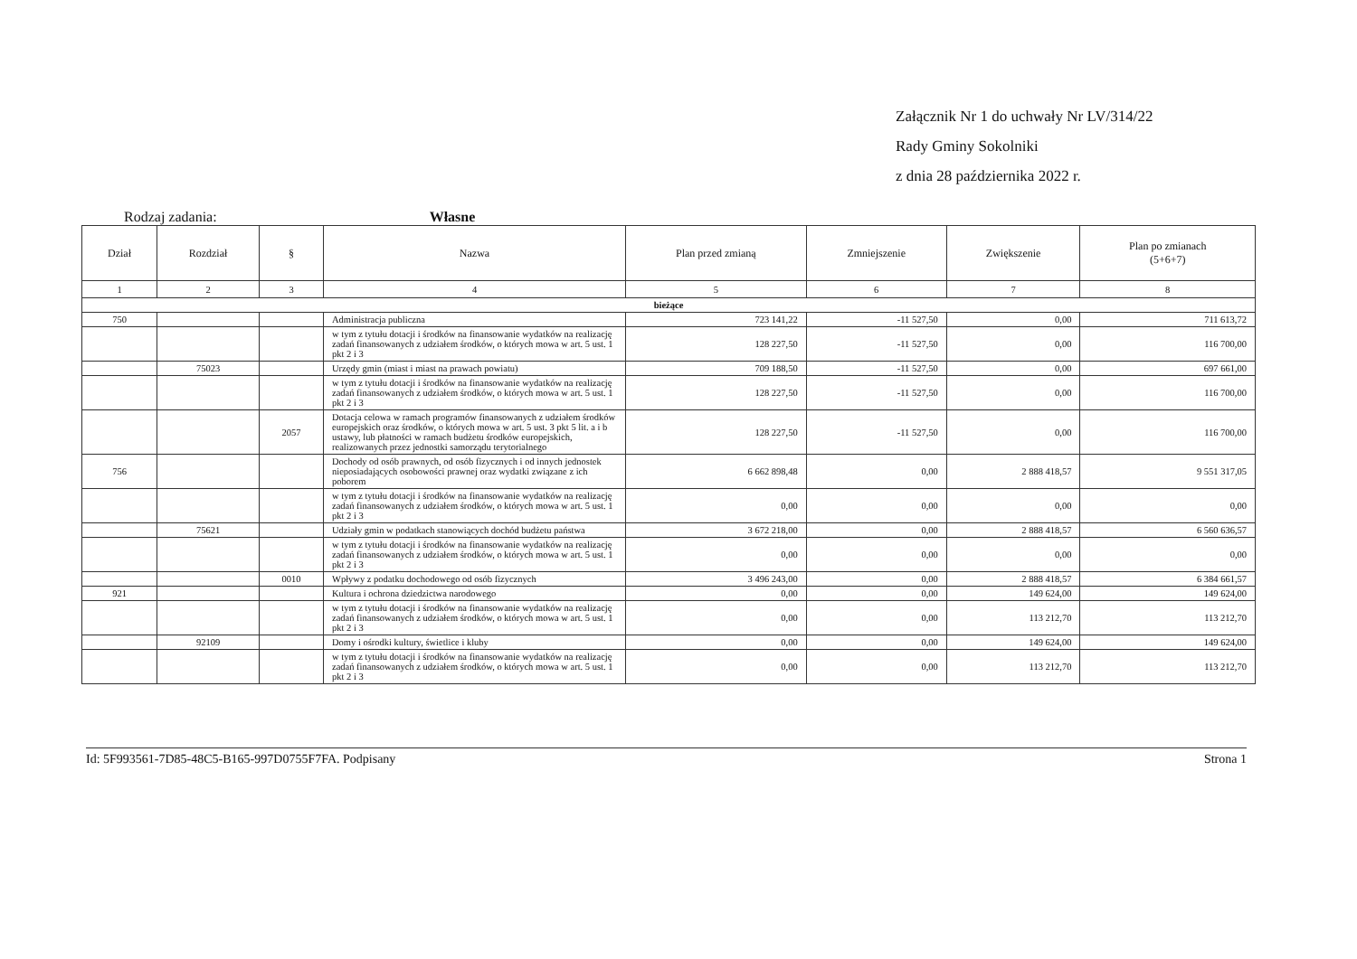Załącznik Nr 1 do uchwały Nr LV/314/22
Rady Gminy Sokolniki
z dnia 28 października 2022 r.
Rodzaj zadania: Własne
| Dział | Rozdział | § | Nazwa | Plan przed zmianą | Zmniejszenie | Zwiększenie | Plan po zmianach (5+6+7) |
| --- | --- | --- | --- | --- | --- | --- | --- |
| 1 | 2 | 3 | 4 | 5 | 6 | 7 | 8 |
| bieżące | | | | | | | |
| 750 | | | Administracja publiczna | 723 141,22 | -11 527,50 | 0,00 | 711 613,72 |
| | | | w tym z tytułu dotacji i środków na finansowanie wydatków na realizację zadań finansowanych z udziałem środków, o których mowa w art. 5 ust. 1 pkt 2 i 3 | 128 227,50 | -11 527,50 | 0,00 | 116 700,00 |
| | 75023 | | Urzędy gmin (miast i miast na prawach powiatu) | 709 188,50 | -11 527,50 | 0,00 | 697 661,00 |
| | | | w tym z tytułu dotacji i środków na finansowanie wydatków na realizację zadań finansowanych z udziałem środków, o których mowa w art. 5 ust. 1 pkt 2 i 3 | 128 227,50 | -11 527,50 | 0,00 | 116 700,00 |
| | | 2057 | Dotacja celowa w ramach programów finansowanych z udziałem środków europejskich oraz środków, o których mowa w art. 5 ust. 3 pkt 5 lit. a i b ustawy, lub płatności w ramach budżetu środków europejskich, realizowanych przez jednostki samorządu terytorialnego | 128 227,50 | -11 527,50 | 0,00 | 116 700,00 |
| 756 | | | Dochody od osób prawnych, od osób fizycznych i od innych jednostek nieposiadających osobowości prawnej oraz wydatki związane z ich poborem | 6 662 898,48 | 0,00 | 2 888 418,57 | 9 551 317,05 |
| | | | w tym z tytułu dotacji i środków na finansowanie wydatków na realizację zadań finansowanych z udziałem środków, o których mowa w art. 5 ust. 1 pkt 2 i 3 | 0,00 | 0,00 | 0,00 | 0,00 |
| | 75621 | | Udziały gmin w podatkach stanowiących dochód budżetu państwa | 3 672 218,00 | 0,00 | 2 888 418,57 | 6 560 636,57 |
| | | | w tym z tytułu dotacji i środków na finansowanie wydatków na realizację zadań finansowanych z udziałem środków, o których mowa w art. 5 ust. 1 pkt 2 i 3 | 0,00 | 0,00 | 0,00 | 0,00 |
| | | 0010 | Wpływy z podatku dochodowego od osób fizycznych | 3 496 243,00 | 0,00 | 2 888 418,57 | 6 384 661,57 |
| 921 | | | Kultura i ochrona dziedzictwa narodowego | 0,00 | 0,00 | 149 624,00 | 149 624,00 |
| | | | w tym z tytułu dotacji i środków na finansowanie wydatków na realizację zadań finansowanych z udziałem środków, o których mowa w art. 5 ust. 1 pkt 2 i 3 | 0,00 | 0,00 | 113 212,70 | 113 212,70 |
| | 92109 | | Domy i ośrodki kultury, świetlice i kluby | 0,00 | 0,00 | 149 624,00 | 149 624,00 |
| | | | w tym z tytułu dotacji i środków na finansowanie wydatków na realizację zadań finansowanych z udziałem środków, o których mowa w art. 5 ust. 1 pkt 2 i 3 | 0,00 | 0,00 | 113 212,70 | 113 212,70 |
Id: 5F993561-7D85-48C5-B165-997D0755F7FA. Podpisany Strona 1